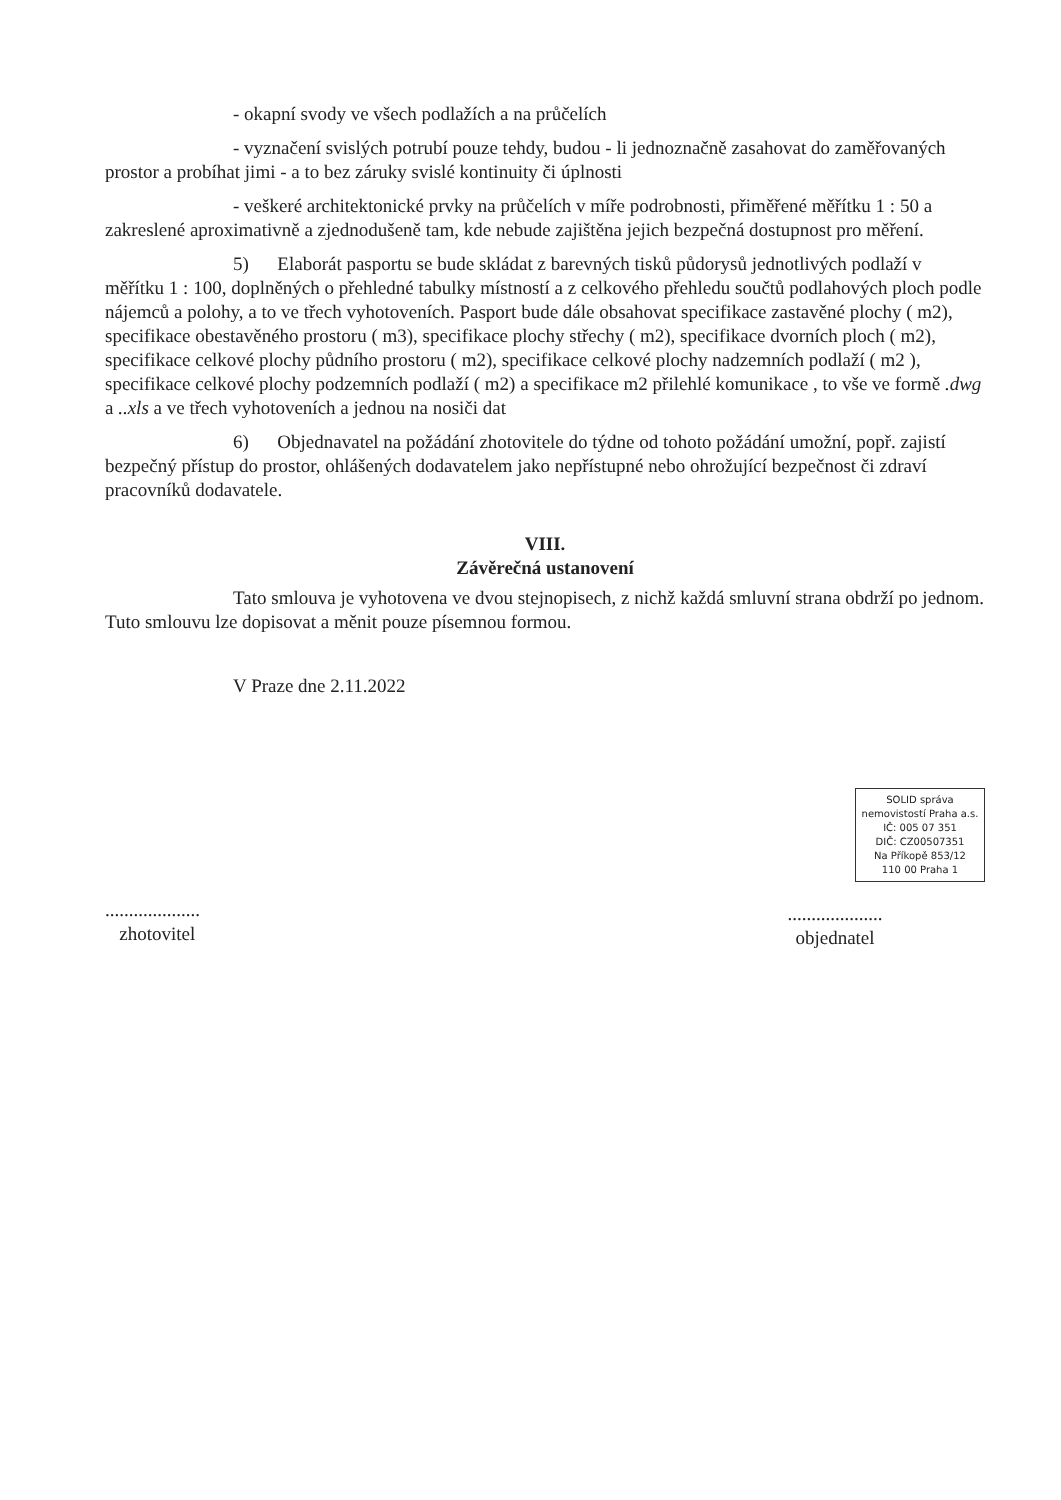- okapní svody ve všech podlažích a na průčelích
- vyznačení svislých potrubí pouze tehdy, budou - li jednoznačně zasahovat do zaměřovaných prostor a probíhat jimi - a to bez záruky svislé kontinuity či úplnosti
- veškeré architektonické prvky na průčelích v míře podrobnosti, přiměřené měřítku 1 : 50 a zakreslené aproximativně a zjednodušeně tam, kde nebude zajištěna jejich bezpečná dostupnost pro měření.
5) Elaborát pasportu se bude skládat z barevných tisků půdorysů jednotlivých podlaží v měřítku 1 : 100, doplněných o přehledné tabulky místností a z celkového přehledu součtů podlahových ploch podle nájemců a polohy, a to ve třech vyhotoveních. Pasport bude dále obsahovat specifikace zastavěné plochy ( m2), specifikace obestavěného prostoru ( m3), specifikace plochy střechy ( m2), specifikace dvorních ploch ( m2), specifikace celkové plochy půdního prostoru ( m2), specifikace celkové plochy nadzemních podlaží ( m2 ), specifikace celkové plochy podzemních podlaží ( m2) a specifikace m2 přilehlé komunikace , to vše ve formě .dwg a ..xls a ve třech vyhotoveních a jednou na nosiči dat
6) Objednavatel na požádání zhotovitele do týdne od tohoto požádání umožní, popř. zajistí bezpečný přístup do prostor, ohlášených dodavatelem jako nepřístupné nebo ohrožující bezpečnost či zdraví pracovníků dodavatele.
VIII.
Závěrečná ustanovení
Tato smlouva je vyhotovena ve dvou stejnopisech, z nichž každá smluvní strana obdrží po jednom. Tuto smlouvu lze dopisovat a měnit pouze písemnou formou.
V Praze dne 2.11.2022
....................
zhotovitel
SOLID správa nemovistostí Praha a.s.
IČ: 005 07 351
DIČ: CZ00507351
Na Příkopě 853/12
110 00 Praha 1
....................
objednatel